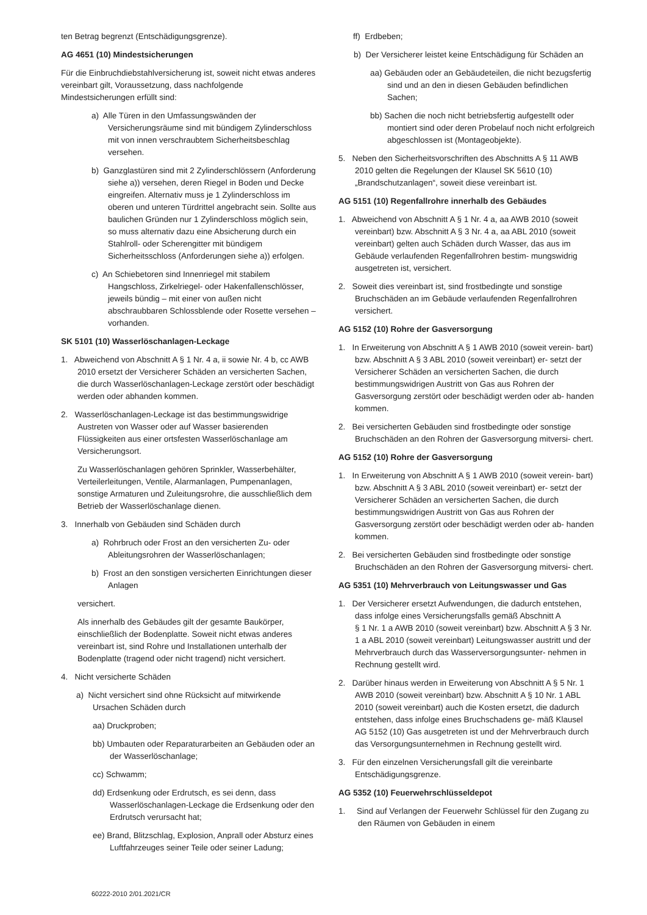ten Betrag begrenzt (Entschädigungsgrenze).
AG 4651 (10) Mindestsicherungen
Für die Einbruchdiebstahlversicherung ist, soweit nicht etwas anderes vereinbart gilt, Voraussetzung, dass nachfolgende Mindestsicherungen erfüllt sind:
a) Alle Türen in den Umfassungswänden der Versicherungsräume sind mit bündigem Zylinderschloss mit von innen verschraubtem Sicherheitsbeschlag versehen.
b) Ganzglastüren sind mit 2 Zylinderschlössern (Anforderung siehe a)) versehen, deren Riegel in Boden und Decke eingreifen. Alternativ muss je 1 Zylinderschloss im oberen und unteren Türdrittel angebracht sein. Sollte aus baulichen Gründen nur 1 Zylinderschloss möglich sein, so muss alternativ dazu eine Absicherung durch ein Stahlroll- oder Scherengitter mit bündigem Sicherheitsschloss (Anforderungen siehe a)) erfolgen.
c) An Schiebetoren sind Innenriegel mit stabilem Hangschloss, Zirkelriegel- oder Hakenfallenschlösser, jeweils bündig – mit einer von außen nicht abschraubbaren Schlossblende oder Rosette versehen – vorhanden.
SK 5101 (10) Wasserlöschanlagen-Leckage
1. Abweichend von Abschnitt A § 1 Nr. 4 a, ii sowie Nr. 4 b, cc AWB 2010 ersetzt der Versicherer Schäden an versicherten Sachen, die durch Wasserlöschanlagen-Leckage zerstört oder beschädigt werden oder abhanden kommen.
2. Wasserlöschanlagen-Leckage ist das bestimmungswidrige Austreten von Wasser oder auf Wasser basierenden Flüssigkeiten aus einer ortsfesten Wasserlöschanlage am Versicherungsort.
Zu Wasserlöschanlagen gehören Sprinkler, Wasserbehälter, Verteilerleitungen, Ventile, Alarmanlagen, Pumpenanlagen, sonstige Armaturen und Zuleitungsrohre, die ausschließlich dem Betrieb der Wasserlöschanlage dienen.
3. Innerhalb von Gebäuden sind Schäden durch
a) Rohrbruch oder Frost an den versicherten Zu- oder Ableitungsrohren der Wasserlöschanlagen;
b) Frost an den sonstigen versicherten Einrichtungen dieser Anlagen
versichert.
Als innerhalb des Gebäudes gilt der gesamte Baukörper, einschließlich der Bodenplatte. Soweit nicht etwas anderes vereinbart ist, sind Rohre und Installationen unterhalb der Bodenplatte (tragend oder nicht tragend) nicht versichert.
4. Nicht versicherte Schäden
a) Nicht versichert sind ohne Rücksicht auf mitwirkende Ursachen Schäden durch
aa) Druckproben;
bb) Umbauten oder Reparaturarbeiten an Gebäuden oder an der Wasserlöschanlage;
cc) Schwamm;
dd) Erdsenkung oder Erdrutsch, es sei denn, dass Wasserlöschanlagen-Leckage die Erdsenkung oder den Erdrutsch verursacht hat;
ee) Brand, Blitzschlag, Explosion, Anprall oder Absturz eines Luftfahrzeuges seiner Teile oder seiner Ladung;
ff) Erdbeben;
b) Der Versicherer leistet keine Entschädigung für Schäden an
aa) Gebäuden oder an Gebäudeteilen, die nicht bezugsfertig sind und an den in diesen Gebäuden befindlichen Sachen;
bb) Sachen die noch nicht betriebsfertig aufgestellt oder montiert sind oder deren Probelauf noch nicht erfolgreich abgeschlossen ist (Montageobjekte).
5. Neben den Sicherheitsvorschriften des Abschnitts A § 11 AWB 2010 gelten die Regelungen der Klausel SK 5610 (10)
„Brandschutzanlagen“, soweit diese vereinbart ist.
AG 5151 (10) Regenfallrohre innerhalb des Gebäudes
1. Abweichend von Abschnitt A § 1 Nr. 4 a, aa AWB 2010 (soweit vereinbart) bzw. Abschnitt A § 3 Nr. 4 a, aa ABL 2010 (soweit vereinbart) gelten auch Schäden durch Wasser, das aus im Gebäude verlaufenden Regenfallrohren bestim- mungswidrig ausgetreten ist, versichert.
2. Soweit dies vereinbart ist, sind frostbedingte und sonstige Bruchschäden an im Gebäude verlaufenden Regenfallrohren versichert.
AG 5152 (10) Rohre der Gasversorgung
1. In Erweiterung von Abschnitt A § 1 AWB 2010 (soweit verein- bart) bzw. Abschnitt A § 3 ABL 2010 (soweit vereinbart) er- setzt der Versicherer Schäden an versicherten Sachen, die durch bestimmungswidrigen Austritt von Gas aus Rohren der Gasversorgung zerstört oder beschädigt werden oder ab- handen kommen.
2. Bei versicherten Gebäuden sind frostbedingte oder sonstige Bruchschäden an den Rohren der Gasversorgung mitversi- chert.
AG 5152 (10) Rohre der Gasversorgung
1. In Erweiterung von Abschnitt A § 1 AWB 2010 (soweit verein- bart) bzw. Abschnitt A § 3 ABL 2010 (soweit vereinbart) er- setzt der Versicherer Schäden an versicherten Sachen, die durch bestimmungswidrigen Austritt von Gas aus Rohren der Gasversorgung zerstört oder beschädigt werden oder ab- handen kommen.
2. Bei versicherten Gebäuden sind frostbedingte oder sonstige Bruchschäden an den Rohren der Gasversorgung mitversi- chert.
AG 5351 (10) Mehrverbrauch von Leitungswasser und Gas
1. Der Versicherer ersetzt Aufwendungen, die dadurch entstehen, dass infolge eines Versicherungsfalls gemäß Abschnitt A
§ 1 Nr. 1 a AWB 2010 (soweit vereinbart) bzw. Abschnitt A § 3 Nr. 1 a ABL 2010 (soweit vereinbart) Leitungswasser austritt und der Mehrverbrauch durch das Wasserversorgungsunter- nehmen in Rechnung gestellt wird.
2. Darüber hinaus werden in Erweiterung von Abschnitt A § 5 Nr. 1 AWB 2010 (soweit vereinbart) bzw. Abschnitt A § 10 Nr. 1 ABL 2010 (soweit vereinbart) auch die Kosten ersetzt, die dadurch entstehen, dass infolge eines Bruchschadens ge- mäß Klausel AG 5152 (10) Gas ausgetreten ist und der Mehrverbrauch durch das Versorgungsunternehmen in Rechnung gestellt wird.
3. Für den einzelnen Versicherungsfall gilt die vereinbarte Entschädigungsgrenze.
AG 5352 (10) Feuerwehrschlüsseldepot
1. Sind auf Verlangen der Feuerwehr Schlüssel für den Zugang zu den Räumen von Gebäuden in einem
60222-2010 2/01.2021/CR